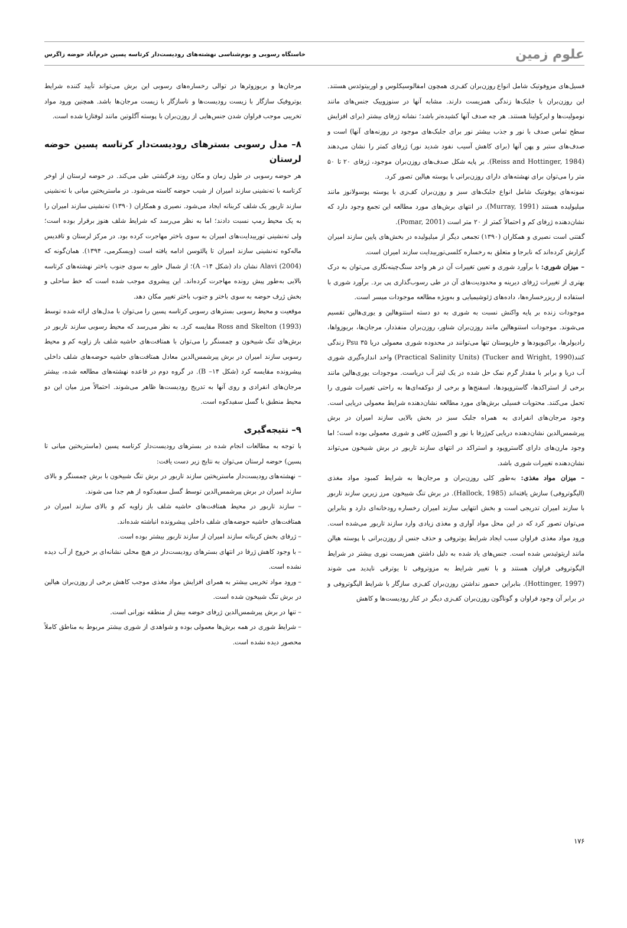علوم زمین
خاستگاه رسوبی و بوم‌شناسی نهشته‌های رودیست‌دار کرتاسه پسین خرم‌آباد حوضه زاگرس
فسیل‌های مزوفوتیک شامل انواع روزن‌بران کف‌زی همچون امفالوسیکلوس و اوربیتوئدس هستند. این روزن‌بران با جلبک‌ها زندگی همزیست دارند. مشابه آنها در سنوزوییک جنس‌های مانند نومولیت‌ها و اپرکولینا هستند. هر چه صدف آنها کشیده‌تر باشد؛ نشانه ژرفای بیشتر (برای افزایش سطح تماس صدف با نور و جذب بیشتر نور برای جلبک‌های موجود در روزنه‌های آنها) است و صدف‌های ستبر و پهن آنها (برای کاهش آسیب نفود شدید نور) ژرفای کمتر را نشان می‌دهند (Reiss and Hottinger, 1984). بر پایه شکل صدف‌های روزن‌بران موجود، ژرفای ۲۰ تا ۵۰ متر را می‌توان برای نهشته‌های دارای روزن‌برانی با پوسته هیالین تصور کرد.
نمونه‌های یوفوتیک شامل انواع جلبک‌های سبز و روزن‌بران کف‌زی با پوسته پوسولانوز مانند میلیولیده هستند (Murray, 1991). در انتهای برش‌های مورد مطالعه این تجمع وجود دارد که نشان‌دهنده ژرفای کم و احتمالاً کمتر از ۲۰ متر است (Pomar, 2001).
گفتنی است نصیری و همکاران (۱۳۹۰) تجمعی دیگر از میلیولیده در بخش‌های پایین سازند امیران گزارش کرده‌اند که نابرجا و متعلق به رخساره کلسی‌توربیدایت سازند امیران است.
– میزان شوری: با برآورد شوری و تعیین تغییرات آن در هر واحد سنگ‌چینه‌نگاری می‌توان به درک بهتری از تغییرات ژرفای دیرینه و محدودیت‌های آن در طی رسوب‌گذاری پی برد. برآورد شوری با استفاده از ریزرخساره‌ها، داده‌های ژئوشیمیایی و به‌ویژه مطالعه موجودات میسر است.
موجودات زنده بر پایه واکنش نسبت به شوری به دو دسته استنوهالین و یوری‌هالین تقسیم می‌شوند. موجودات استنوهالین مانند روزن‌بران شناور، روزن‌بران منفذدار، مرجان‌ها، بریوزواها، رادیولرها، براکیوپودها و خارپوستان تنها می‌توانند در محدوده شوری معمولی دریا Psu ۳۵ زندگی کنند(Tucker and Wright, 1990) (Practical Salinity Units) واحد اندازه‌گیری شوری آب دریا و برابر با مقدار گرم نمک حل شده در یک لیتر آب دریاست. موجودات یوری‌هالین مانند برخی از استراکدها، گاستروپودها، اسفنج‌ها و برخی از دوکفه‌ای‌ها به راحتی تغییرات شوری را تحمل می‌کنند. محتویات فسیلی برش‌های مورد مطالعه نشان‌دهنده شرایط معمولی دریایی است. وجود مرجان‌های انفرادی به همراه جلبک سبز در بخش بالایی سازند امیران در برش پیرشمس‌الدین نشان‌دهنده دریایی کم‌ژرفا با نور و اکسیژن کافی و شوری معمولی بوده است؛ اما وجود مارن‌های دارای گاستروپود و استراکد در انتهای سازند تاربور در برش شبیخون می‌تواند نشان‌دهنده تغییرات شوری باشد.
– میزان مواد مغذی: به‌طور کلی روزن‌بران و مرجان‌ها به شرایط کمبود مواد مغذی (الیگوتروفی) سازش یافته‌اند (Hallock, 1985). در برش تنگ شبیخون مرز زیرین سازند تاربور با سازند امیران تدریجی است و بخش انتهایی سازند امیران رخساره رودخانه‌ای دارد و بنابراین می‌توان تصور کرد که در این محل مواد آواری و مغذی زیادی وارد سازند تاربور می‌شده است. ورود مواد مغذی فراوان سبب ایجاد شرایط یوتروفی و حذف جنس از روزن‌برانی با پوسته هیالن مانند اریتوئیدس شده است. جنس‌های یاد شده به دلیل داشتن همزیست نوری بیشتر در شرایط الیگوتروفی فراوان هستند و با تغییر شرایط به مزوتروفی تا یوترقی ناپدید می شوند (Hottinger, 1997). بنابراین حضور نداشتن روزن‌بران کف‌زی سازگار با شرایط الیگوتروفی و در برابر آن وجود فراوان و گوناگون روزن‌بران کف‌زی دیگر در کنار رودیست‌ها و کاهش
مرجان‌ها و بریوزوئرها در توالی رخساره‌های رسوبی این برش می‌تواند تأیید کننده شرایط یوتروفیک سازگار با زیست رودیست‌ها و ناسازگار با زیست مرجان‌ها باشد. همچنین ورود مواد تخریبی موجب فراوان شدن جنس‌هایی از روزن‌بران با پوسته آگلوتین مانند لوفتازیا شده است.
۸– مدل رسوبی بسترهای رودیست‌دار کرتاسه پسین حوضه لرستان
هر حوضه رسوبی در طول زمان و مکان روند فرگشتی طی می‌کند. در حوضه لرستان از اوخر کرتاسه با ته‌نشینی سازند امیران از شیب حوضه کاسته می‌شود. در ماستریختین میانی با ته‌نشینی سازند تاربور یک شلف کربناته ایجاد می‌شود. نصیری و همکاران (۱۳۹۰) ته‌نشینی سازند امیران را به یک محیط رمپ نسبت دادند؛ اما به نظر می‌رسد که شرایط شلف هنوز برقرار بوده است؛ ولی ته‌نشینی توربیدایت‌های امیران به سوی باختر مهاجرت کرده بود. در مرکز لرستان و تاقدیس ماله‌کوه ته‌نشینی سازند امیران تا پالئوسن ادامه یافته است (ویسکرمی، ۱۳۹۴). همان‌گونه که Alavi (2004) نشان داد (شکل ۱۴– A)؛ از شمال خاور به سوی جنوب باختر نهشته‌های کرتاسه بالایی به‌طور پیش رونده مهاجرت کرده‌اند. این پیشروی موجب شده است که خط ساحلی و بخش ژرف حوضه به سوی باختر و جنوب باختر تغییر مکان دهد.
موقعیت و محیط رسوبی بسترهای رسوبی کرتاسه پسین را می‌توان با مدل‌های ارائه شده توسط Ross and Skelton (1993) مقایسه کرد. به نظر می‌رسد که محیط رسوبی سازند تاربور در برش‌های تنگ شبیخون و چمسنگر را می‌توان با همتافت‌های حاشیه شلف باز زاویه کم و محیط رسوبی سازند امیران در برش پیرشمس‌الدین معادل همتافت‌های حاشیه حوضه‌های شلف داخلی پیشرونده مقایسه کرد (شکل ۱۴– B). در گروه دوم در قاعده نهشته‌های مطالعه شده، بیشتر مرجان‌های انفرادی و روی آنها به تدریج رودیست‌ها ظاهر می‌شوند. احتمالاً مرز میان این دو محیط منطبق با گسل سفیدکوه است.
۹– نتیجه‌گیری
با توجه به مطالعات انجام شده در بسترهای رودیست‌دار کرتاسه پسین (ماستریختین میانی تا پسین) حوضه لرستان می‌توان به نتایج زیر دست یافت:
– نهشته‌های رودیست‌دار ماستریختین سازند تاربور در برش تنگ شبیخون با برش چمسنگر و بالای سازند امیران در برش پیرشمس‌الدین توسط گسل سفیدکوه از هم جدا می شوند.
– سازند تاربور در محیط همتافت‌های حاشیه شلف باز زاویه کم و بالای سازند امیران در همتافت‌های حاشیه حوضه‌های شلف داخلی پیشرونده انباشته شده‌اند.
– ژرفای بخش کربناته سازند امیران از سازند تاربور بیشتر بوده است.
– با وجود کاهش ژرفا در انتهای بسترهای رودیست‌دار در هیچ محلی نشانه‌ای بر خروج از آب دیده نشده است.
– ورود مواد تخریبی بیشتر به همرای افزایش مواد مغذی موجب کاهش برخی از روزن‌بران هیالین در برش تنگ شبیخون شده است.
– تنها در برش پیرشمس‌الدین ژرفای حوضه بیش از منطقه نورانی است.
– شرایط شوری در همه برش‌ها معمولی بوده و شواهدی از شوری بیشتر مربوط به مناطق کاملاً محصور دیده نشده است.
۱۷۶